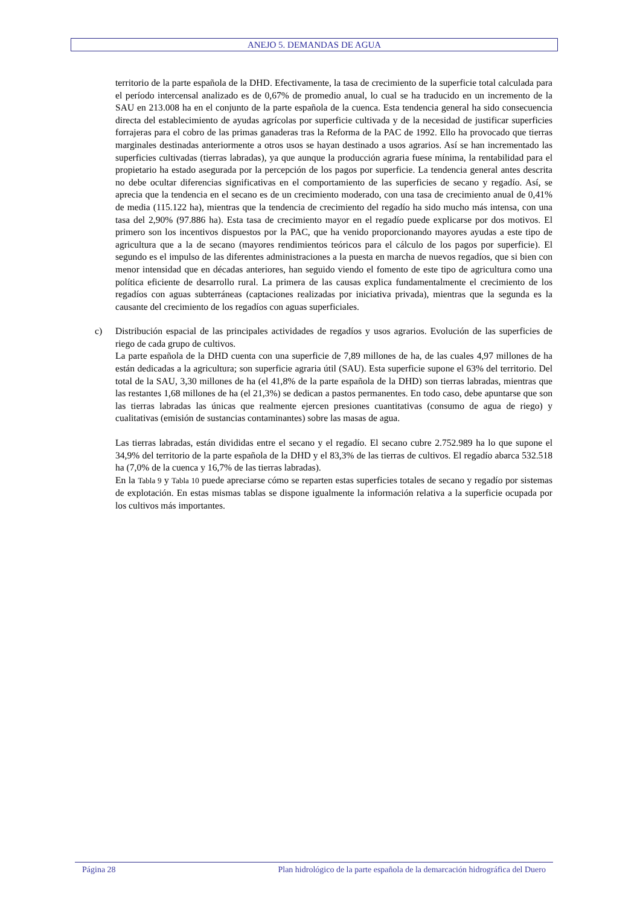ANEJO 5. DEMANDAS DE AGUA
territorio de la parte española de la DHD. Efectivamente, la tasa de crecimiento de la superficie total calculada para el período intercensal analizado es de 0,67% de promedio anual, lo cual se ha traducido en un incremento de la SAU en 213.008 ha en el conjunto de la parte española de la cuenca. Esta tendencia general ha sido consecuencia directa del establecimiento de ayudas agrícolas por superficie cultivada y de la necesidad de justificar superficies forrajeras para el cobro de las primas ganaderas tras la Reforma de la PAC de 1992. Ello ha provocado que tierras marginales destinadas anteriormente a otros usos se hayan destinado a usos agrarios. Así se han incrementado las superficies cultivadas (tierras labradas), ya que aunque la producción agraria fuese mínima, la rentabilidad para el propietario ha estado asegurada por la percepción de los pagos por superficie. La tendencia general antes descrita no debe ocultar diferencias significativas en el comportamiento de las superficies de secano y regadío. Así, se aprecia que la tendencia en el secano es de un crecimiento moderado, con una tasa de crecimiento anual de 0,41% de media (115.122 ha), mientras que la tendencia de crecimiento del regadío ha sido mucho más intensa, con una tasa del 2,90% (97.886 ha). Esta tasa de crecimiento mayor en el regadío puede explicarse por dos motivos. El primero son los incentivos dispuestos por la PAC, que ha venido proporcionando mayores ayudas a este tipo de agricultura que a la de secano (mayores rendimientos teóricos para el cálculo de los pagos por superficie). El segundo es el impulso de las diferentes administraciones a la puesta en marcha de nuevos regadíos, que si bien con menor intensidad que en décadas anteriores, han seguido viendo el fomento de este tipo de agricultura como una política eficiente de desarrollo rural. La primera de las causas explica fundamentalmente el crecimiento de los regadíos con aguas subterráneas (captaciones realizadas por iniciativa privada), mientras que la segunda es la causante del crecimiento de los regadíos con aguas superficiales.
c) Distribución espacial de las principales actividades de regadíos y usos agrarios. Evolución de las superficies de riego de cada grupo de cultivos.
La parte española de la DHD cuenta con una superficie de 7,89 millones de ha, de las cuales 4,97 millones de ha están dedicadas a la agricultura; son superficie agraria útil (SAU). Esta superficie supone el 63% del territorio. Del total de la SAU, 3,30 millones de ha (el 41,8% de la parte española de la DHD) son tierras labradas, mientras que las restantes 1,68 millones de ha (el 21,3%) se dedican a pastos permanentes. En todo caso, debe apuntarse que son las tierras labradas las únicas que realmente ejercen presiones cuantitativas (consumo de agua de riego) y cualitativas (emisión de sustancias contaminantes) sobre las masas de agua.
Las tierras labradas, están divididas entre el secano y el regadío. El secano cubre 2.752.989 ha lo que supone el 34,9% del territorio de la parte española de la DHD y el 83,3% de las tierras de cultivos. El regadío abarca 532.518 ha (7,0% de la cuenca y 16,7% de las tierras labradas).
En la Tabla 9 y Tabla 10 puede apreciarse cómo se reparten estas superficies totales de secano y regadío por sistemas de explotación. En estas mismas tablas se dispone igualmente la información relativa a la superficie ocupada por los cultivos más importantes.
Página 28 Plan hidrológico de la parte española de la demarcación hidrográfica del Duero